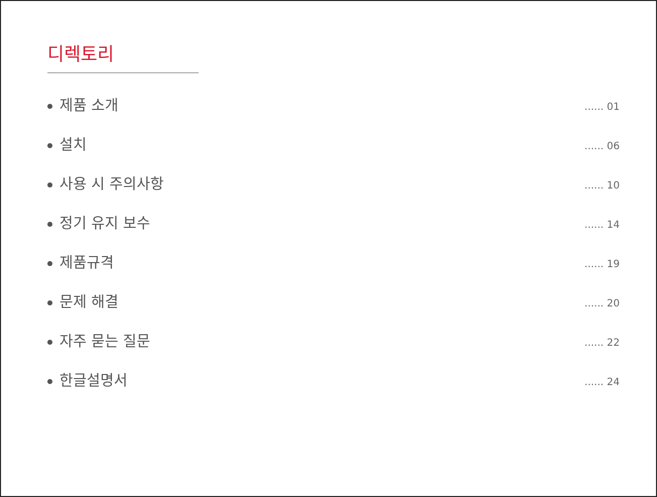디렉토리
제품 소개
...... 01
설치
...... 06
사용 시 주의사항
...... 10
정기 유지 보수
...... 14
제품규격
...... 19
문제 해결
...... 20
자주 묻는 질문
...... 22
한글설명서
...... 24